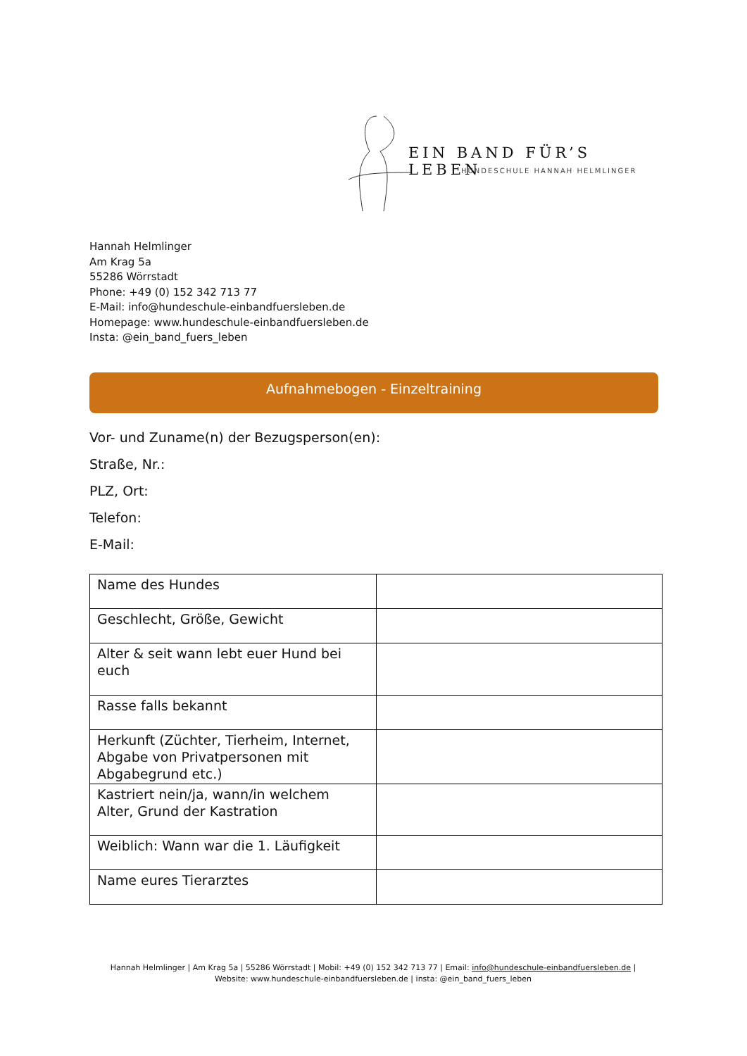EIN BAND FÜR’S LEBEN
HUNDESCHULE HANNAH HELMLINGER
Hannah Helmlinger
Am Krag 5a
55286 Wörrstadt
Phone: +49 (0) 152 342 713 77
E-Mail: info@hundeschule-einbandfuersleben.de
Homepage: www.hundeschule-einbandfuersleben.de
Insta: @ein_band_fuers_leben
Aufnahmebogen - Einzeltraining
Vor- und Zuname(n) der Bezugsperson(en):
Straße, Nr.:
PLZ, Ort:
Telefon:
E-Mail:
| Name des Hundes | |
| Geschlecht, Größe, Gewicht | |
| Alter & seit wann lebt euer Hund bei euch | |
| Rasse falls bekannt | |
| Herkunft (Züchter, Tierheim, Internet, Abgabe von Privatpersonen mit Abgabegrund etc.) | |
| Kastriert nein/ja, wann/in welchem Alter, Grund der Kastration | |
| Weiblich: Wann war die 1. Läufigkeit | |
| Name eures Tierarztes | |
Hannah Helmlinger | Am Krag 5a | 55286 Wörrstadt | Mobil: +49 (0) 152 342 713 77 | Email: info@hundeschule-einbandfuersleben.de | Website: www.hundeschule-einbandfuersleben.de | insta: @ein_band_fuers_leben